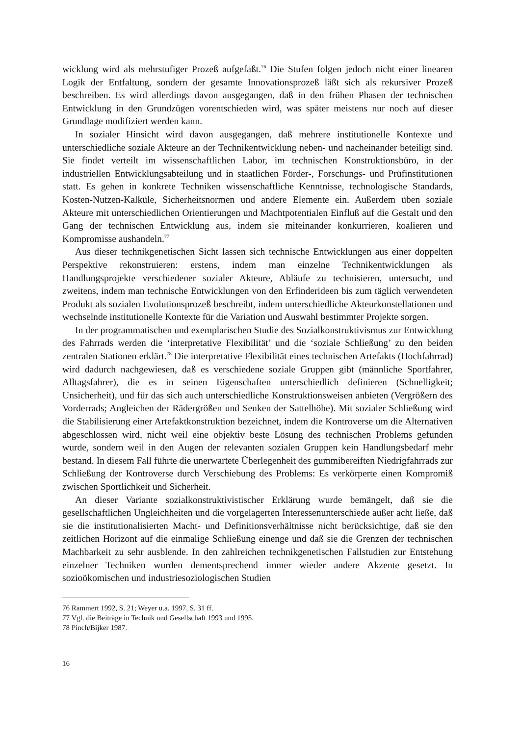wicklung wird als mehrstufiger Prozeß aufgefaßt.<sup>76</sup> Die Stufen folgen jedoch nicht einer linearen Logik der Entfaltung, sondern der gesamte Innovationsprozeß läßt sich als rekursiver Prozeß beschreiben. Es wird allerdings davon ausgegangen, daß in den frühen Phasen der technischen Entwicklung in den Grundzügen vorentschieden wird, was später meistens nur noch auf dieser Grundlage modifiziert werden kann.
In sozialer Hinsicht wird davon ausgegangen, daß mehrere institutionelle Kontexte und unterschiedliche soziale Akteure an der Technikentwicklung neben- und nacheinander beteiligt sind. Sie findet verteilt im wissenschaftlichen Labor, im technischen Konstruktionsbüro, in der industriellen Entwicklungsabteilung und in staatlichen Förder-, Forschungs- und Prüfinstitutionen statt. Es gehen in konkrete Techniken wissenschaftliche Kenntnisse, technologische Standards, Kosten-Nutzen-Kalküle, Sicherheitsnormen und andere Elemente ein. Außerdem üben soziale Akteure mit unterschiedlichen Orientierungen und Machtpotentialen Einfluß auf die Gestalt und den Gang der technischen Entwicklung aus, indem sie miteinander konkurrieren, koalieren und Kompromisse aushandeln.<sup>77</sup>
Aus dieser technikgenetischen Sicht lassen sich technische Entwicklungen aus einer doppelten Perspektive rekonstruieren: erstens, indem man einzelne Technikentwicklungen als Handlungsprojekte verschiedener sozialer Akteure, Abläufe zu technisieren, untersucht, und zweitens, indem man technische Entwicklungen von den Erfinderideen bis zum täglich verwendeten Produkt als sozialen Evolutionsprozeß beschreibt, indem unterschiedliche Akteurkonstellationen und wechselnde institutionelle Kontexte für die Variation und Auswahl bestimmter Projekte sorgen.
In der programmatischen und exemplarischen Studie des Sozialkonstruktivismus zur Entwicklung des Fahrrads werden die ‘interpretative Flexibilität’ und die ‘soziale Schließung’ zu den beiden zentralen Stationen erklärt.<sup>78</sup> Die interpretative Flexibilität eines technischen Artefakts (Hochfahrrad) wird dadurch nachgewiesen, daß es verschiedene soziale Gruppen gibt (männliche Sportfahrer, Alltagsfahrer), die es in seinen Eigenschaften unterschiedlich definieren (Schnelligkeit; Unsicherheit), und für das sich auch unterschiedliche Konstruktionsweisen anbieten (Vergrößern des Vorderrads; Angleichen der Rädergrößen und Senken der Sattelhöhe). Mit sozialer Schließung wird die Stabilisierung einer Artefaktkonstruktion bezeichnet, indem die Kontroverse um die Alternativen abgeschlossen wird, nicht weil eine objektiv beste Lösung des technischen Problems gefunden wurde, sondern weil in den Augen der relevanten sozialen Gruppen kein Handlungsbedarf mehr bestand. In diesem Fall führte die unerwartete Überlegenheit des gummibereiften Niedrigfahrrads zur Schließung der Kontroverse durch Verschiebung des Problems: Es verkörperte einen Kompromiß zwischen Sportlichkeit und Sicherheit.
An dieser Variante sozialkonstruktivistischer Erklärung wurde bemängelt, daß sie die gesellschaftlichen Ungleichheiten und die vorgelagerten Interessenunterschiede außer acht ließe, daß sie die institutionalisierten Macht- und Definitionsverhältnisse nicht berücksichtige, daß sie den zeitlichen Horizont auf die einmalige Schließung einenge und daß sie die Grenzen der technischen Machbarkeit zu sehr ausblende. In den zahlreichen technikgenetischen Fallstudien zur Entstehung einzelner Techniken wurden dementsprechend immer wieder andere Akzente gesetzt. In sozioökomischen und industriesoziologischen Studien
76 Rammert 1992, S. 21; Weyer u.a. 1997, S. 31 ff.
77 Vgl. die Beiträge in Technik und Gesellschaft 1993 und 1995.
78 Pinch/Bijker 1987.
16